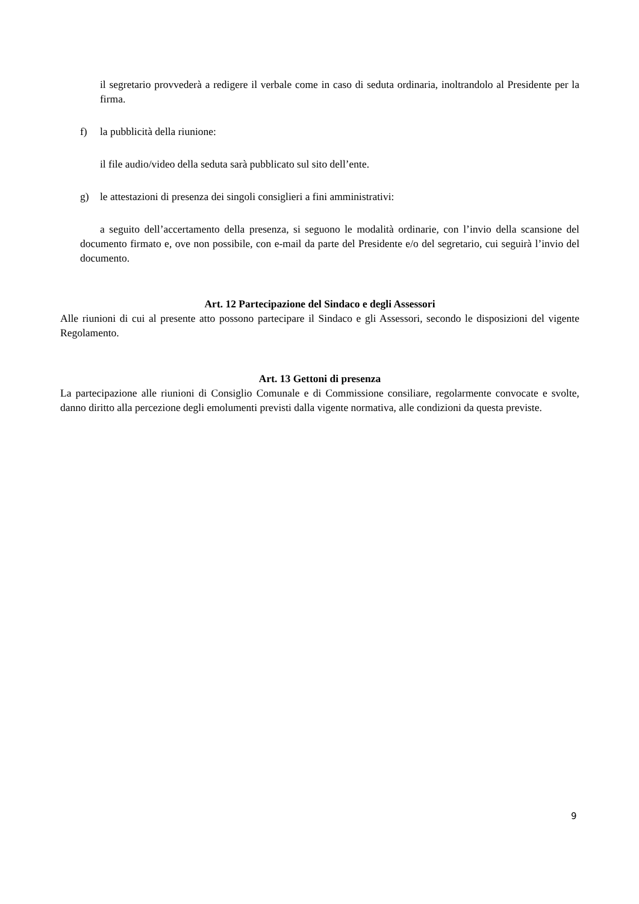il segretario provvederà a redigere il verbale come in caso di seduta ordinaria, inoltrandolo al Presidente per la firma.
f) la pubblicità della riunione:
il file audio/video della seduta sarà pubblicato sul sito dell’ente.
g) le attestazioni di presenza dei singoli consiglieri a fini amministrativi:
a seguito dell’accertamento della presenza, si seguono le modalità ordinarie, con l’invio della scansione del documento firmato e, ove non possibile, con e-mail da parte del Presidente e/o del segretario, cui seguirà l’invio del documento.
Art. 12 Partecipazione del Sindaco e degli Assessori
Alle riunioni di cui al presente atto possono partecipare il Sindaco e gli Assessori, secondo le disposizioni del vigente Regolamento.
Art. 13 Gettoni di presenza
La partecipazione alle riunioni di Consiglio Comunale e di Commissione consiliare, regolarmente convocate e svolte, danno diritto alla percezione degli emolumenti previsti dalla vigente normativa, alle condizioni da questa previste.
9